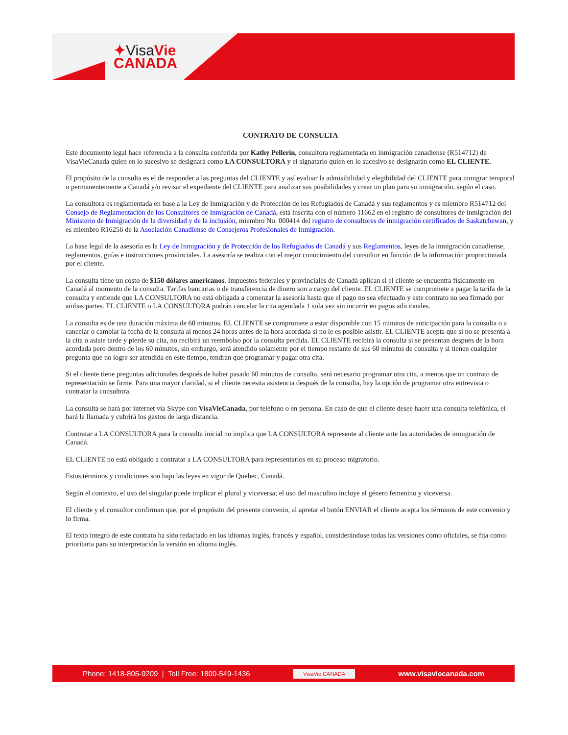✦VisaVie
CANADA
CONTRATO DE CONSULTA
Este documento legal hace referencia a la consulta conferida por Kathy Pellerin, consultora reglamentada en inmigración canadiense (R514712) de VisaVieCanada quien en lo sucesivo se designará como LA CONSULTORA y el signatario quien en lo sucesivo se designarán como EL CLIENTE.
El propósito de la consulta es el de responder a las preguntas del CLIENTE y así evaluar la admisibilidad y elegibilidad del CLIENTE para inmigrar temporal o permanentemente a Canadá y/o revisar el expediente del CLIENTE para analizar sus posibilidades y crear un plan para su inmigración, según el caso.
La consultora es reglamentada en base a la Ley de Inmigración y de Protección de los Refugiados de Canadá y sus reglamentos y es miembro R514712 del Consejo de Reglamentación de los Consultores de Inmigración de Canadá, está inscrita con el número 11662 en el registro de consultores de inmigración del Ministerio de Inmigración de la diversidad y de la inclusión, miembro No. 000414 del registro de consultores de inmigración certificados de Saskatchewan, y es miembro R16256 de la Asociación Canadiense de Consejeros Profesionales de Inmigración.
La base legal de la asesoría es la Ley de Inmigración y de Protección de los Refugiados de Canadá y sus Reglamentos, leyes de la inmigración canadiense, reglamentos, guías e instrucciones provinciales. La asesoría se realiza con el mejor conocimiento del consultor en función de la información proporcionada por el cliente.
La consulta tiene un costo de $150 dólares americanos. Impuestos federales y provinciales de Canadá aplican si el cliente se encuentra físicamente en Canadá al momento de la consulta. Tarifas bancarias o de transferencia de dinero son a cargo del cliente. EL CLIENTE se compromete a pagar la tarifa de la consulta y entiende que LA CONSULTORA no está obligada a comenzar la asesoría hasta que el pago no sea efectuado y este contrato no sea firmado por ambas partes. EL CLIENTE o LA CONSULTORA podrán cancelar la cita agendada 1 sola vez sin incurrir en pagos adicionales.
La consulta es de una duración máxima de 60 minutos. EL CLIENTE se compromete a estar disponible con 15 minutos de anticipación para la consulta o a cancelar o cambiar la fecha de la consulta al menos 24 horas antes de la hora acordada si no le es posible asistir. EL CLIENTE acepta que si no se presenta a la cita o asiste tarde y pierde su cita, no recibirá un reembolso por la consulta perdida. EL CLIENTE recibirá la consulta si se presentan después de la hora acordada pero dentro de los 60 minutos, sin embargo, será atendido solamente por el tiempo restante de sus 60 minutos de consulta y si tienen cualquier pregunta que no logre ser atendida en este tiempo, tendrán que programar y pagar otra cita.
Si el cliente tiene preguntas adicionales después de haber pasado 60 minutos de consulta, será necesario programar otra cita, a menos que un contrato de representación se firme. Para una mayor claridad, si el cliente necesita asistencia después de la consulta, hay la opción de programar otra entrevista o contratar la consultora.
La consulta se hará por internet vía Skype con VisaVieCanada, por teléfono o en persona. En caso de que el cliente desee hacer una consulta telefónica, el hará la llamada y cubrirá los gastos de larga distancia.
Contratar a LA CONSULTORA para la consulta inicial no implica que LA CONSULTORA represente al cliente ante las autoridades de inmigración de Canadá.
EL CLIENTE no está obligado a contratar a LA CONSULTORA para representarlos en su proceso migratorio.
Estos términos y condiciones son bajo las leyes en vigor de Quebec, Canadá.
Según el contexto, el uso del singular puede implicar el plural y viceversa; el uso del masculino incluye el género femenino y viceversa.
El cliente y el consultor confirman que, por el propósito del presente convenio, al apretar el botón ENVIAR el cliente acepta los términos de este convenio y lo firma.
El texto íntegro de este contrato ha sido redactado en los idiomas inglés, francés y español, considerándose todas las versiones como oficiales, se fija como prioritaria para su interpretación la versión en idioma inglés.
Phone: 1418-805-9209 | Toll Free: 1800-549-1436
VisaVie CANADA
www.visaviecanada.com